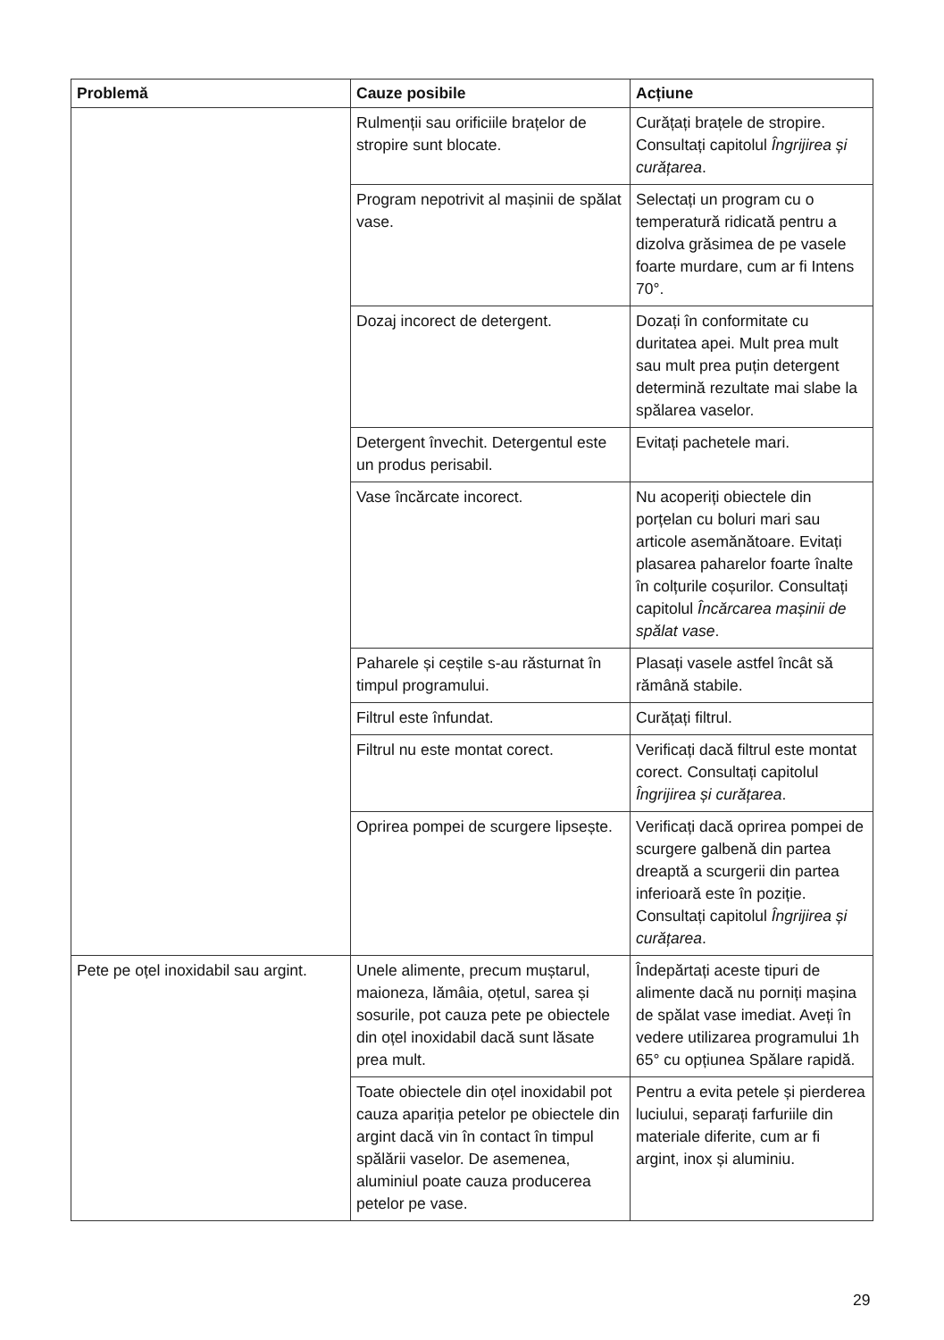| Problemă | Cauze posibile | Acțiune |
| --- | --- | --- |
| | Rulmenții sau orificiile brațelor de stropire sunt blocate. | Curățați brațele de stropire. Consultați capitolul Îngrijirea și curățarea . |
| | Program nepotrivit al mașinii de spălat vase. | Selectați un program cu o temperatură ridicată pentru a dizolva grăsimea de pe vasele foarte murdare, cum ar fi Intens 70°. |
| | Dozaj incorect de detergent. | Dozați în conformitate cu duritatea apei. Mult prea mult sau mult prea puțin detergent determină rezultate mai slabe la spălarea vaselor. |
| | Detergent învechit. Detergentul este un produs perisabil. | Evitați pachetele mari. |
| | Vase încărcate incorect. | Nu acoperiți obiectele din porțelan cu boluri mari sau articole asemănătoare. Evitați plasarea paharelor foarte înalte în colțurile coșurilor. Consultați capitolul Încărcarea mașinii de spălat vase . |
| | Paharele și ceștile s-au răsturnat în timpul programului. | Plasați vasele astfel încât să rămână stabile. |
| | Filtrul este înfundat. | Curățați filtrul. |
| | Filtrul nu este montat corect. | Verificați dacă filtrul este montat corect. Consultați capitolul Îngrijirea și curățarea . |
| | Oprirea pompei de scurgere lipsește. | Verificați dacă oprirea pompei de scurgere galbenă din partea dreaptă a scurgerii din partea inferioară este în poziție. Consultați capitolul Îngrijirea și curățarea . |
| Pete pe oțel inoxidabil sau argint. | Unele alimente, precum muștarul, maioneza, lămâia, oțetul, sarea și sosurile, pot cauza pete pe obiectele din oțel inoxidabil dacă sunt lăsate prea mult. | Îndepărtați aceste tipuri de alimente dacă nu porniți mașina de spălat vase imediat. Aveți în vedere utilizarea programului 1h 65° cu opțiunea Spălare rapidă. |
| | Toate obiectele din oțel inoxidabil pot cauza apariția petelor pe obiectele din argint dacă vin în contact în timpul spălării vaselor. De asemenea, aluminiul poate cauza producerea petelor pe vase. | Pentru a evita petele și pierderea luciului, separați farfuriile din materiale diferite, cum ar fi argint, inox și aluminiu. |
29